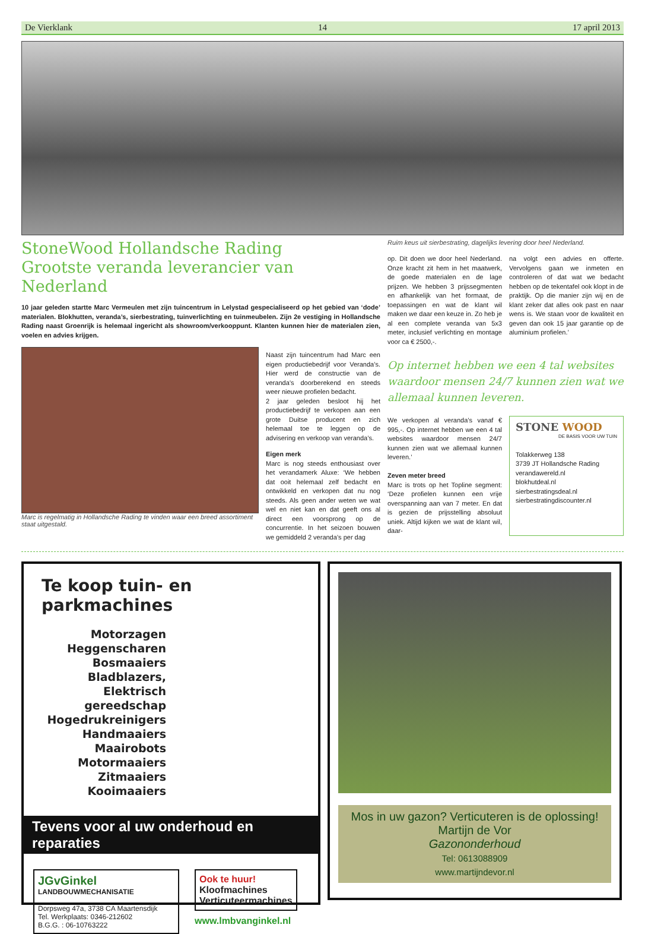De Vierklank 14 17 april 2013
StoneWood Hollandsche Rading
Grootste veranda leverancier van Nederland
10 jaar geleden startte Marc Vermeulen met zijn tuincentrum in Lelystad gespecialiseerd op het gebied van ‘dode’ materialen. Blokhutten, veranda’s, sierbestrating, tuinverlichting en tuinmeubelen. Zijn 2e vestiging in Hollandsche Rading naast Groenrijk is helemaal ingericht als showroom/verkooppunt. Klanten kunnen hier de materialen zien, voelen en advies krijgen.
Marc is regelmatig in Hollandsche Rading te vinden waar een breed assortiment staat uitgestald.
Naast zijn tuincentrum had Marc een eigen productiebedrijf voor Veranda’s. Hier werd de constructie van de veranda’s doorberekend en steeds weer nieuwe profielen bedacht.
2 jaar geleden besloot hij het productiebedrijf te verkopen aan een grote Duitse producent en zich helemaal toe te leggen op de advisering en verkoop van veranda’s.
Eigen merk
Marc is nog steeds enthousiast over het verandamerk Aluxe: ‘We hebben dat ooit helemaal zelf bedacht en ontwikkeld en verkopen dat nu nog steeds. Als geen ander weten we wat wel en niet kan en dat geeft ons al direct een voorsprong op de concurrentie. In het seizoen bouwen we gemiddeld 2 veranda’s per dag
Ruim keus uit sierbestrating, dagelijks levering door heel Nederland.
op. Dit doen we door heel Nederland. Onze kracht zit hem in het maatwerk, de goede materialen en de lage prijzen. We hebben 3 prijssegmenten en afhankelijk van het formaat, de toepassingen en wat de klant wil maken we daar een keuze in. Zo heb je al een complete veranda van 5x3 meter, inclusief verlichting en montage voor ca € 2500,-.
na volgt een advies en offerte. Vervolgens gaan we inmeten en controleren of dat wat we bedacht hebben op de tekentafel ook klopt in de praktijk. Op die manier zijn wij en de klant zeker dat alles ook past en naar wens is. We staan voor de kwaliteit en geven dan ook 15 jaar garantie op de aluminium profielen.’
Op internet hebben we een 4 tal websites waardoor mensen 24/7 kunnen zien wat we allemaal kunnen leveren.
We verkopen al veranda’s vanaf € 995,-. Op internet hebben we een 4 tal websites waardoor mensen 24/7 kunnen zien wat we allemaal kunnen leveren.’
Zeven meter breed
Marc is trots op het Topline segment: ‘Deze profielen kunnen een vrije overspanning aan van 7 meter. En dat is gezien de prijsstelling absoluut uniek. Altijd kijken we wat de klant wil, daar-
STONE WOOD
DE BASIS VOOR UW TUIN
Tolakkerweg 138
3739 JT Hollandsche Rading
verandawereld.nl
blokhutdeal.nl
sierbestratingsdeal.nl
sierbestratingdiscounter.nl
Te koop tuin- en parkmachines
Motorzagen
Heggenscharen
Bosmaaiers
Bladblazers,
Elektrisch gereedschap
Hogedrukreinigers
Handmaaiers
Maairobots
Motormaaiers
Zitmaaiers
Kooimaaiers
Tevens voor al uw onderhoud en reparaties
JGvGinkel
LANDBOUWMECHANISATIE
Dorpsweg 47a, 3738 CA Maartensdijk
Tel. Werkplaats: 0346-212602
B.G.G. : 06-10763222
Ook te huur!
Kloofmachines
Verticuteermachines
www.lmbvanginkel.nl
Mos in uw gazon? Verticuteren is de oplossing!
Martijn de Vor
Gazononderhoud
Tel: 0613088909
www.martijndevor.nl